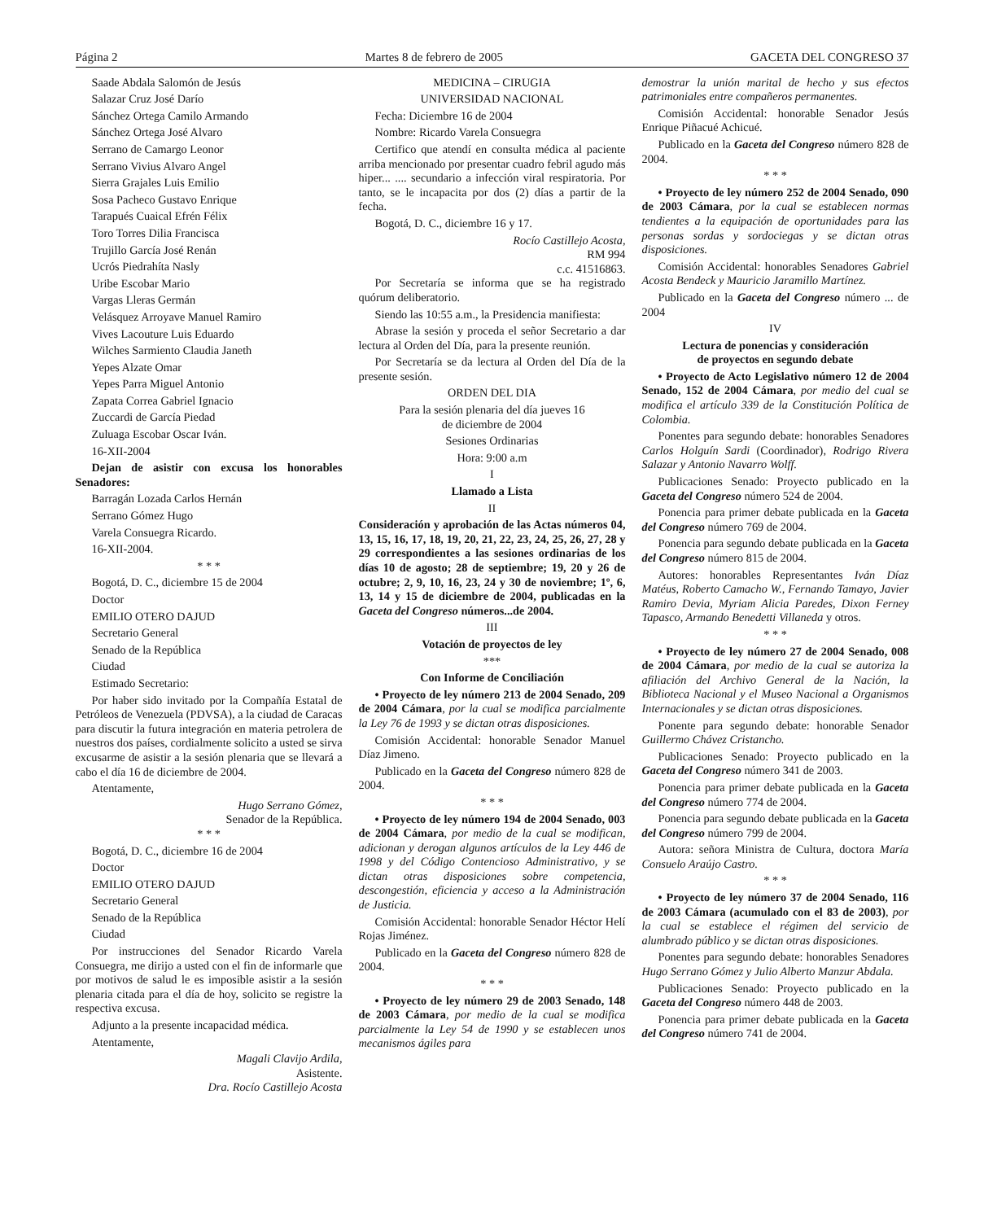Página 2 Martes 8 de febrero de 2005 GACETA DEL CONGRESO 37
Saade Abdala Salomón de Jesús
Salazar Cruz José Darío
Sánchez Ortega Camilo Armando
Sánchez Ortega José Alvaro
Serrano de Camargo Leonor
Serrano Vivius Alvaro Angel
Sierra Grajales Luis Emilio
Sosa Pacheco Gustavo Enrique
Tarapués Cuaical Efrén Félix
Toro Torres Dilia Francisca
Trujillo García José Renán
Ucrós Piedrahíta Nasly
Uribe Escobar Mario
Vargas Lleras Germán
Velásquez Arroyave Manuel Ramiro
Vives Lacouture Luis Eduardo
Wilches Sarmiento Claudia Janeth
Yepes Alzate Omar
Yepes Parra Miguel Antonio
Zapata Correa Gabriel Ignacio
Zuccardi de García Piedad
Zuluaga Escobar Oscar Iván.
16-XII-2004
Dejan de asistir con excusa los honorables Senadores:
Barragán Lozada Carlos Hernán
Serrano Gómez Hugo
Varela Consuegra Ricardo.
16-XII-2004.
* * *
Bogotá, D. C., diciembre 15 de 2004
Doctor
EMILIO OTERO DAJUD
Secretario General
Senado de la República
Ciudad
Estimado Secretario:
Por haber sido invitado por la Compañía Estatal de Petróleos de Venezuela (PDVSA), a la ciudad de Caracas para discutir la futura integración en materia petrolera de nuestros dos países, cordialmente solicito a usted se sirva excusarme de asistir a la sesión plenaria que se llevará a cabo el día 16 de diciembre de 2004.
Atentamente,
Hugo Serrano Gómez,
Senador de la República.
* * *
Bogotá, D. C., diciembre 16 de 2004
Doctor
EMILIO OTERO DAJUD
Secretario General
Senado de la República
Ciudad
Por instrucciones del Senador Ricardo Varela Consuegra, me dirijo a usted con el fin de informarle que por motivos de salud le es imposible asistir a la sesión plenaria citada para el día de hoy, solicito se registre la respectiva excusa.
Adjunto a la presente incapacidad médica.
Atentamente,
Magali Clavijo Ardila,
Asistente.
Dra. Rocío Castillejo Acosta
MEDICINA – CIRUGIA
UNIVERSIDAD NACIONAL
Fecha: Diciembre 16 de 2004
Nombre: Ricardo Varela Consuegra
Certifico que atendí en consulta médica al paciente arriba mencionado por presentar cuadro febril agudo más hiper... .... secundario a infección viral respiratoria. Por tanto, se le incapacita por dos (2) días a partir de la fecha.
Bogotá, D. C., diciembre 16 y 17.
Rocío Castillejo Acosta,
RM 994
c.c. 41516863.
Por Secretaría se informa que se ha registrado quórum deliberatorio.
Siendo las 10:55 a.m., la Presidencia manifiesta:
Abrase la sesión y proceda el señor Secretario a dar lectura al Orden del Día, para la presente reunión.
Por Secretaría se da lectura al Orden del Día de la presente sesión.
ORDEN DEL DIA
Para la sesión plenaria del día jueves 16
de diciembre de 2004
Sesiones Ordinarias
Hora: 9:00 a.m
I
Llamado a Lista
II
Consideración y aprobación de las Actas números 04, 13, 15, 16, 17, 18, 19, 20, 21, 22, 23, 24, 25, 26, 27, 28 y 29 correspondientes a las sesiones ordinarias de los días 10 de agosto; 28 de septiembre; 19, 20 y 26 de octubre; 2, 9, 10, 16, 23, 24 y 30 de noviembre; 1º, 6, 13, 14 y 15 de diciembre de 2004, publicadas en la Gaceta del Congreso números...de 2004.
III
Votación de proyectos de ley
***
Con Informe de Conciliación
• Proyecto de ley número 213 de 2004 Senado, 209 de 2004 Cámara, por la cual se modifica parcialmente la Ley 76 de 1993 y se dictan otras disposiciones.
Comisión Accidental: honorable Senador Manuel Díaz Jimeno.
Publicado en la Gaceta del Congreso número 828 de 2004.
* * *
• Proyecto de ley número 194 de 2004 Senado, 003 de 2004 Cámara, por medio de la cual se modifican, adicionan y derogan algunos artículos de la Ley 446 de 1998 y del Código Contencioso Administrativo, y se dictan otras disposiciones sobre competencia, descongestión, eficiencia y acceso a la Administración de Justicia.
Comisión Accidental: honorable Senador Héctor Helí Rojas Jiménez.
Publicado en la Gaceta del Congreso número 828 de 2004.
* * *
• Proyecto de ley número 29 de 2003 Senado, 148 de 2003 Cámara, por medio de la cual se modifica parcialmente la Ley 54 de 1990 y se establecen unos mecanismos ágiles para
demostrar la unión marital de hecho y sus efectos patrimoniales entre compañeros permanentes.
Comisión Accidental: honorable Senador Jesús Enrique Piñacué Achicué.
Publicado en la Gaceta del Congreso número 828 de 2004.
* * *
• Proyecto de ley número 252 de 2004 Senado, 090 de 2003 Cámara, por la cual se establecen normas tendientes a la equipación de oportunidades para las personas sordas y sordociegas y se dictan otras disposiciones.
Comisión Accidental: honorables Senadores Gabriel Acosta Bendeck y Mauricio Jaramillo Martínez.
Publicado en la Gaceta del Congreso número ... de 2004
IV
Lectura de ponencias y consideración
de proyectos en segundo debate
• Proyecto de Acto Legislativo número 12 de 2004 Senado, 152 de 2004 Cámara, por medio del cual se modifica el artículo 339 de la Constitución Política de Colombia.
Ponentes para segundo debate: honorables Senadores Carlos Holguín Sardi (Coordinador), Rodrigo Rivera Salazar y Antonio Navarro Wolff.
Publicaciones Senado: Proyecto publicado en la Gaceta del Congreso número 524 de 2004.
Ponencia para primer debate publicada en la Gaceta del Congreso número 769 de 2004.
Ponencia para segundo debate publicada en la Gaceta del Congreso número 815 de 2004.
Autores: honorables Representantes Iván Díaz Matéus, Roberto Camacho W., Fernando Tamayo, Javier Ramiro Devia, Myriam Alicia Paredes, Dixon Ferney Tapasco, Armando Benedetti Villaneda y otros.
* * *
• Proyecto de ley número 27 de 2004 Senado, 008 de 2004 Cámara, por medio de la cual se autoriza la afiliación del Archivo General de la Nación, la Biblioteca Nacional y el Museo Nacional a Organismos Internacionales y se dictan otras disposiciones.
Ponente para segundo debate: honorable Senador Guillermo Chávez Cristancho.
Publicaciones Senado: Proyecto publicado en la Gaceta del Congreso número 341 de 2003.
Ponencia para primer debate publicada en la Gaceta del Congreso número 774 de 2004.
Ponencia para segundo debate publicada en la Gaceta del Congreso número 799 de 2004.
Autora: señora Ministra de Cultura, doctora María Consuelo Araújo Castro.
* * *
• Proyecto de ley número 37 de 2004 Senado, 116 de 2003 Cámara (acumulado con el 83 de 2003), por la cual se establece el régimen del servicio de alumbrado público y se dictan otras disposiciones.
Ponentes para segundo debate: honorables Senadores Hugo Serrano Gómez y Julio Alberto Manzur Abdala.
Publicaciones Senado: Proyecto publicado en la Gaceta del Congreso número 448 de 2003.
Ponencia para primer debate publicada en la Gaceta del Congreso número 741 de 2004.